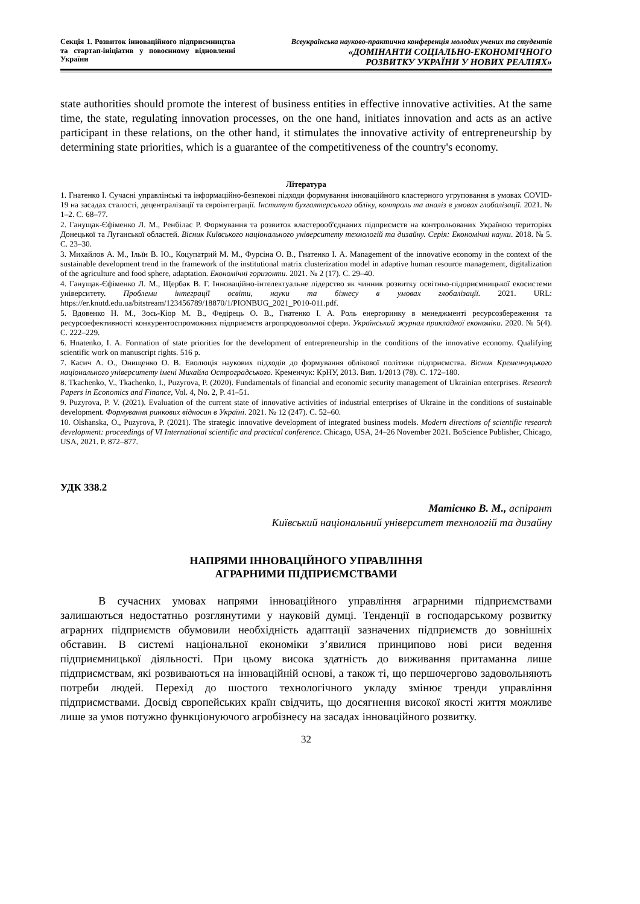Секція 1. Розвиток інноваційного підприємництва та стартап-ініціатив у повоєнному відновленні України
Всеукраїнська науково-практична конференція молодих учених та студентів
«ДОМІНАНТИ СОЦІАЛЬНО-ЕКОНОМІЧНОГО
РОЗВИТКУ УКРАЇНИ У НОВИХ РЕАЛІЯХ»
state authorities should promote the interest of business entities in effective innovative activities. At the same time, the state, regulating innovation processes, on the one hand, initiates innovation and acts as an active participant in these relations, on the other hand, it stimulates the innovative activity of entrepreneurship by determining state priorities, which is a guarantee of the competitiveness of the country's economy.
Література
1. Гнатенко І. Сучасні управлінські та інформаційно-безпекові підходи формування інноваційного кластерного угруповання в умовах COVID-19 на засадах сталості, децентралізації та євроінтеграції. Інститут бухгалтерського обліку, контроль та аналіз в умовах глобалізації. 2021. № 1–2. С. 68–77.
2. Ганущак-Єфіменко Л. М., Ренбілас Р. Формування та розвиток кластерооб'єднаних підприємств на контрольованих Україною територіях Донецької та Луганської областей. Вісник Київського національного університету технологій та дизайну. Серія: Економічні науки. 2018. № 5. С. 23–30.
3. Михайлов А. М., Ільїн В. Ю., Коцупатрий М. М., Фурсіна О. В., Гнатенко І. А. Management of the innovative economy in the context of the sustainable development trend in the framework of the institutional matrix clusterization model in adaptive human resource management, digitalization of the agriculture and food sphere, adaptation. Економічні горизонти. 2021. № 2 (17). С. 29–40.
4. Ганущак-Єфіменко Л. М., Щербак В. Г. Інноваційно-інтелектуальне лідерство як чинник розвитку освітньо-підприємницької екосистеми університету. Проблеми інтеграції освіти, науки та бізнесу в умовах глобалізації. 2021. URL: https://er.knutd.edu.ua/bitstream/123456789/18870/1/PIONBUG_2021_P010-011.pdf.
5. Вдовенко Н. М., Зось-Кіор М. В., Федірець О. В., Гнатенко І. А. Роль енергоринку в менеджменті ресурсозбереження та ресурсоефективності конкурентоспроможних підприємств агропродовольчої сфери. Український журнал прикладної економіки. 2020. № 5(4). С. 222–229.
6. Hnatenko, I. A. Formation of state priorities for the development of entrepreneurship in the conditions of the innovative economy. Qualifying scientific work on manuscript rights. 516 p.
7. Касич А. О., Онищенко О. В. Еволюція наукових підходів до формування облікової політики підприємства. Вісник Кременчуцького національного університету імені Михайла Остроградського. Кременчук: КрНУ, 2013. Вип. 1/2013 (78). С. 172–180.
8. Tkachenko, V., Tkachenko, I., Puzyrova, P. (2020). Fundamentals of financial and economic security management of Ukrainian enterprises. Research Papers in Economics and Finance, Vol. 4, No. 2, P. 41–51.
9. Puzyrova, P. V. (2021). Evaluation of the current state of innovative activities of industrial enterprises of Ukraine in the conditions of sustainable development. Формування ринкових відносин в Україні. 2021. № 12 (247). С. 52–60.
10. Olshanska, O., Puzyrova, P. (2021). The strategic innovative development of integrated business models. Modern directions of scientific research development: proceedings of VI International scientific and practical conference. Chicago, USA, 24–26 November 2021. BoScience Publisher, Chicago, USA, 2021. P. 872–877.
УДК 338.2
Матієнко В. М., аспірант
Київський національний університет технологій та дизайну
НАПРЯМИ ІННОВАЦІЙНОГО УПРАВЛІННЯ
АГРАРНИМИ ПІДПРИЄМСТВАМИ
В сучасних умовах напрями інноваційного управління аграрними підприємствами залишаються недостатньо розглянутими у науковій думці. Тенденції в господарському розвитку аграрних підприємств обумовили необхідність адаптації зазначених підприємств до зовнішніх обставин. В системі національної економіки з’явилися принципово нові риси ведення підприємницької діяльності. При цьому висока здатність до виживання притаманна лише підприємствам, які розвиваються на інноваційній основі, а також ті, що першочергово задовольняють потреби людей. Перехід до шостого технологічного укладу змінює тренди управління підприємствами. Досвід європейських країн свідчить, що досягнення високої якості життя можливе лише за умов потужно функціонуючого агробізнесу на засадах інноваційного розвитку.
32